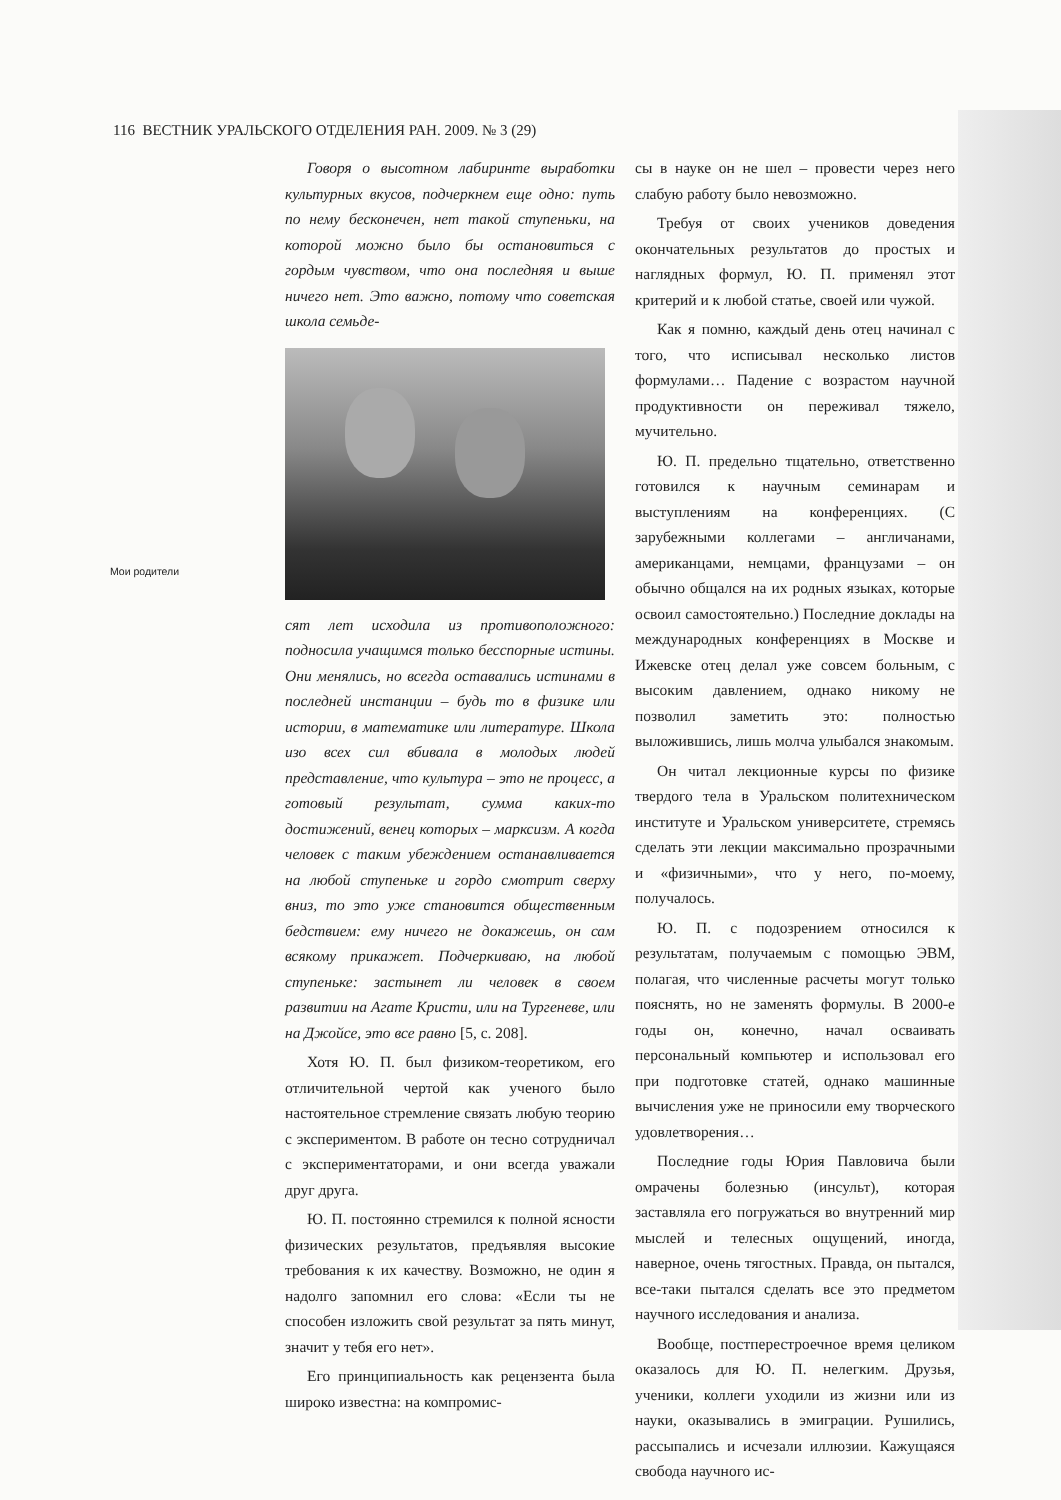116 ВЕСТНИК УРАЛЬСКОГО ОТДЕЛЕНИЯ РАН. 2009. № 3 (29)
Мои родители
Говоря о высотном лабиринте выработки культурных вкусов, подчеркнем еще одно: путь по нему бесконечен, нет такой ступеньки, на которой можно было бы остановиться с гордым чувством, что она последняя и выше ничего нет. Это важно, потому что советская школа семьде-
сят лет исходила из противоположного: подносила учащимся только бесспорные истины. Они менялись, но всегда оставались истинами в последней инстанции – будь то в физике или истории, в математике или литературе. Школа изо всех сил вбивала в молодых людей представление, что культура – это не процесс, а готовый результат, сумма каких-то достижений, венец которых – марксизм. А когда человек с таким убеждением останавливается на любой ступеньке и гордо смотрит сверху вниз, то это уже становится общественным бедствием: ему ничего не докажешь, он сам всякому прикажет. Подчеркиваю, на любой ступеньке: застынет ли человек в своем развитии на Агате Кристи, или на Тургеневе, или на Джойсе, это все равно [5, с. 208].
Хотя Ю. П. был физиком-теоретиком, его отличительной чертой как ученого было настоятельное стремление связать любую теорию с экспериментом. В работе он тесно сотрудничал с экспериментаторами, и они всегда уважали друг друга.
Ю. П. постоянно стремился к полной ясности физических результатов, предъявляя высокие требования к их качеству. Возможно, не один я надолго запомнил его слова: «Если ты не способен изложить свой результат за пять минут, значит у тебя его нет».
Его принципиальность как рецензента была широко известна: на компромис-
сы в науке он не шел – провести через него слабую работу было невозможно.
Требуя от своих учеников доведения окончательных результатов до простых и наглядных формул, Ю. П. применял этот критерий и к любой статье, своей или чужой.
Как я помню, каждый день отец начинал с того, что исписывал несколько листов формулами… Падение с возрастом научной продуктивности он переживал тяжело, мучительно.
Ю. П. предельно тщательно, ответственно готовился к научным семинарам и выступлениям на конференциях. (С зарубежными коллегами – англичанами, американцами, немцами, французами – он обычно общался на их родных языках, которые освоил самостоятельно.) Последние доклады на международных конференциях в Москве и Ижевске отец делал уже совсем больным, с высоким давлением, однако никому не позволил заметить это: полностью выложившись, лишь молча улыбался знакомым.
Он читал лекционные курсы по физике твердого тела в Уральском политехническом институте и Уральском университете, стремясь сделать эти лекции максимально прозрачными и «физичными», что у него, по-моему, получалось.
Ю. П. с подозрением относился к результатам, получаемым с помощью ЭВМ, полагая, что численные расчеты могут только пояснять, но не заменять формулы. В 2000-е годы он, конечно, начал осваивать персональный компьютер и использовал его при подготовке статей, однако машинные вычисления уже не приносили ему творческого удовлетворения…
Последние годы Юрия Павловича были омрачены болезнью (инсульт), которая заставляла его погружаться во внутренний мир мыслей и телесных ощущений, иногда, наверное, очень тягостных. Правда, он пытался, все-таки пытался сделать все это предметом научного исследования и анализа.
Вообще, постперестроечное время целиком оказалось для Ю. П. нелегким. Друзья, ученики, коллеги уходили из жизни или из науки, оказывались в эмиграции. Рушились, рассыпались и исчезали иллюзии. Кажущаяся свобода научного ис-